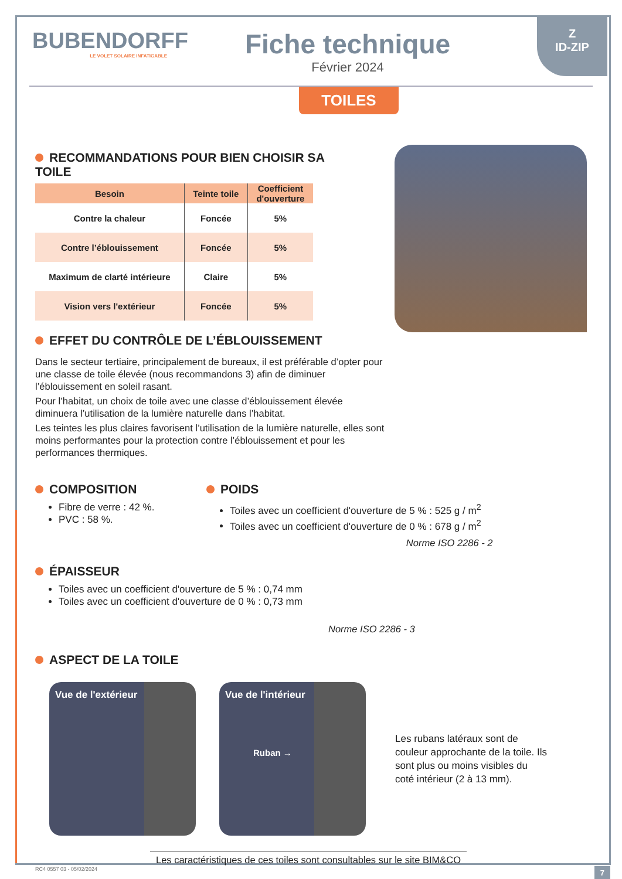Z
ID-ZIP
BUBENDORFF
LE VOLET SOLAIRE INFATIGABLE
Fiche technique
Février 2024
TOILES
RECOMMANDATIONS POUR BIEN CHOISIR SA TOILE
| Besoin | Teinte toile | Coefficient d'ouverture |
| --- | --- | --- |
| Contre la chaleur | Foncée | 5% |
| Contre l’éblouissement | Foncée | 5% |
| Maximum de clarté intérieure | Claire | 5% |
| Vision vers l'extérieur | Foncée | 5% |
EFFET DU CONTRÔLE DE L’ÉBLOUISSEMENT
Dans le secteur tertiaire, principalement de bureaux, il est préférable d’opter pour une classe de toile élevée (nous recommandons 3) afin de diminuer l’éblouissement en soleil rasant.
Pour l’habitat, un choix de toile avec une classe d’éblouissement élevée diminuera l’utilisation de la lumière naturelle dans l’habitat.
Les teintes les plus claires favorisent l’utilisation de la lumière naturelle, elles sont moins performantes pour la protection contre l’éblouissement et pour les performances thermiques.
COMPOSITION
Fibre de verre : 42 %.
PVC : 58 %.
POIDS
Toiles avec un coefficient d'ouverture de 5 % : 525 g / m<sup>2</sup>
Toiles avec un coefficient d'ouverture de 0 % : 678 g / m<sup>2</sup>
Norme ISO 2286 - 2
ÉPAISSEUR
Toiles avec un coefficient d'ouverture de 5 % : 0,74 mm
Toiles avec un coefficient d'ouverture de 0 % : 0,73 mm
Norme ISO 2286 - 3
ASPECT DE LA TOILE
Vue de l'extérieur
Vue de l'intérieur
Ruban →
Les rubans latéraux sont de couleur approchante de la toile. Ils sont plus ou moins visibles du coté intérieur (2 à 13 mm).
Les caractéristiques de ces toiles sont consultables sur le site BIM&CO
RC4 0557 03 - 05/02/2024 7